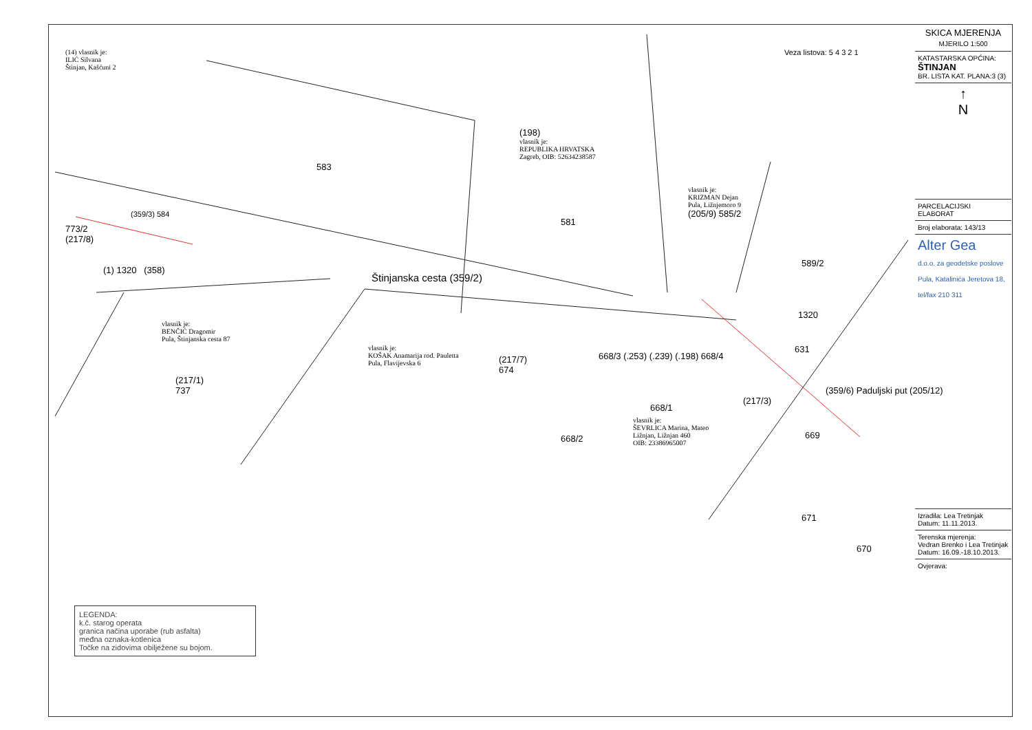(14) vlasnik je:
ILIĆ Silvana
Štinjan, Kašćuni 2
583
(198)
vlasnik je:
REPUBLIKA HRVATSKA
Zagreb, OIB: 52634238587
Veza listova: 5 4 3 2 1
vlasnik je:
KRIZMAN Dejan
Pula, Ližnjemoro 9
(205/9) 585/2
581
589/2
773/2
(217/8)
(1) 1320 (358)
(359/3) 584
Štinjanska cesta (359/2)
vlasnik je:
BENČIĆ Dragomir
Pula, Štinjanska cesta 87
(217/1)
737
vlasnik je:
KOŠAK Anamarija rod. Pauletta
Pula, Flavijevska 6
(217/7)
674
1320
631
668/3 (.253) (.239) (.198) 668/4
668/1
(217/3)
(359/6) Paduljski put (205/12)
vlasnik je:
ŠEVRLICA Marina, Mateo
Ližnjan, Ližnjan 460
OIB: 23386965007
668/2 669
671
670
LEGENDA:
k.č. starog operata
granica načina uporabe (rub asfalta)
međna oznaka-kotlenica
Točke na zidovima obilježene su bojom.
SKICA MJERENJA
MJERILO 1:500
KATASTARSKA OPĆINA:
ŠTINJAN
BR. LISTA KAT. PLANA:3 (3)
↑
N
PARCELACIJSKI ELABORAT
Broj elaborata: 143/13
Alter Gea
d.o.o. za geodetske poslove
Pula, Katalinića Jeretova 18, tel/fax 210 311
Izradila: Lea Tretinjak
Datum: 11.11.2013.
Terenska mjerenja:
Vedran Brenko i Lea Tretinjak
Datum: 16.09.-18.10.2013.
Ovjerava: